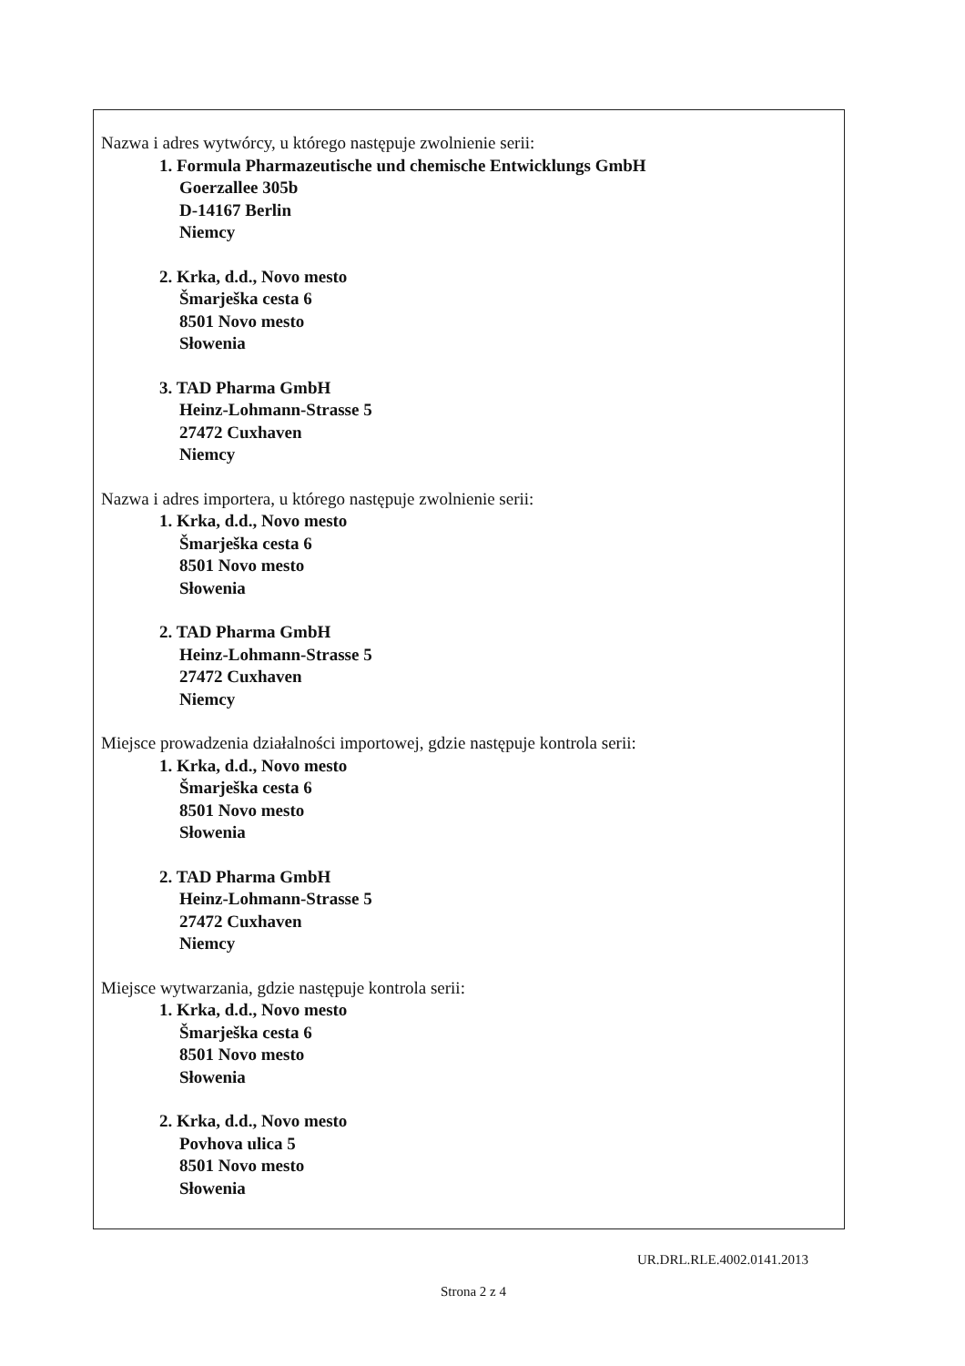Nazwa i adres wytwórcy, u którego następuje zwolnienie serii:
1. Formula Pharmazeutische und chemische Entwicklungs GmbH
Goerzallee 305b
D-14167 Berlin
Niemcy
2. Krka, d.d., Novo mesto
Šmarješka cesta 6
8501 Novo mesto
Słowenia
3. TAD Pharma GmbH
Heinz-Lohmann-Strasse 5
27472 Cuxhaven
Niemcy
Nazwa i adres importera, u którego następuje zwolnienie serii:
1. Krka, d.d., Novo mesto
Šmarješka cesta 6
8501 Novo mesto
Słowenia
2. TAD Pharma GmbH
Heinz-Lohmann-Strasse 5
27472 Cuxhaven
Niemcy
Miejsce prowadzenia działalności importowej, gdzie następuje kontrola serii:
1. Krka, d.d., Novo mesto
Šmarješka cesta 6
8501 Novo mesto
Słowenia
2. TAD Pharma GmbH
Heinz-Lohmann-Strasse 5
27472 Cuxhaven
Niemcy
Miejsce wytwarzania, gdzie następuje kontrola serii:
1. Krka, d.d., Novo mesto
Šmarješka cesta 6
8501 Novo mesto
Słowenia
2. Krka, d.d., Novo mesto
Povhova ulica 5
8501 Novo mesto
Słowenia
UR.DRL.RLE.4002.0141.2013
Strona 2 z 4